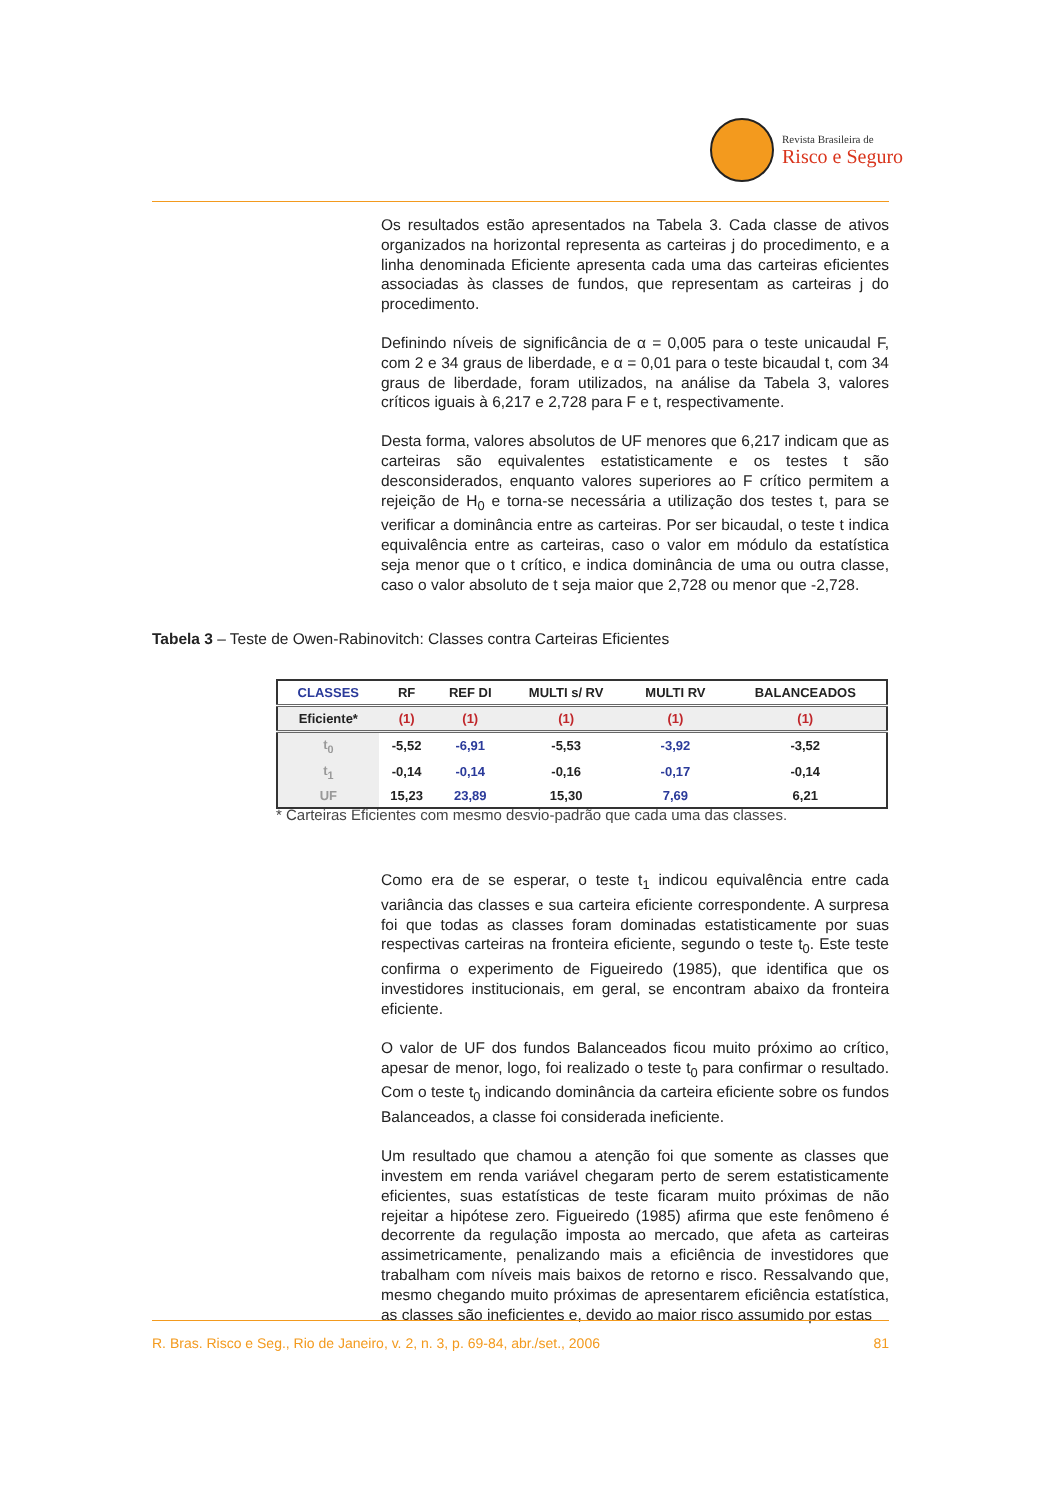Revista Brasileira de
Risco e Seguro
Os resultados estão apresentados na Tabela 3. Cada classe de ativos organizados na horizontal representa as carteiras j do procedimento, e a linha denominada Eficiente apresenta cada uma das carteiras eficientes associadas às classes de fundos, que representam as carteiras j do procedimento.
Definindo níveis de significância de α = 0,005 para o teste unicaudal F, com 2 e 34 graus de liberdade, e α = 0,01 para o teste bicaudal t, com 34 graus de liberdade, foram utilizados, na análise da Tabela 3, valores críticos iguais à 6,217 e 2,728 para F e t, respectivamente.
Desta forma, valores absolutos de UF menores que 6,217 indicam que as carteiras são equivalentes estatisticamente e os testes t são desconsiderados, enquanto valores superiores ao F crítico permitem a rejeição de H<sub>0</sub> e torna-se necessária a utilização dos testes t, para se verificar a dominância entre as carteiras. Por ser bicaudal, o teste t indica equivalência entre as carteiras, caso o valor em módulo da estatística seja menor que o t crítico, e indica dominância de uma ou outra classe, caso o valor absoluto de t seja maior que 2,728 ou menor que -2,728.
Tabela 3 – Teste de Owen-Rabinovitch: Classes contra Carteiras Eficientes
| CLASSES | RF | REF DI | MULTI s/ RV | MULTI RV | BALANCEADOS |
| --- | --- | --- | --- | --- | --- |
| Eficiente* | (1) | (1) | (1) | (1) | (1) |
| t<sub>0</sub> | -5,52 | -6,91 | -5,53 | -3,92 | -3,52 |
| t<sub>1</sub> | -0,14 | -0,14 | -0,16 | -0,17 | -0,14 |
| UF | 15,23 | 23,89 | 15,30 | 7,69 | 6,21 |
* Carteiras Eficientes com mesmo desvio-padrão que cada uma das classes.
Como era de se esperar, o teste t<sub>1</sub> indicou equivalência entre cada variância das classes e sua carteira eficiente correspondente. A surpresa foi que todas as classes foram dominadas estatisticamente por suas respectivas carteiras na fronteira eficiente, segundo o teste t<sub>0</sub>. Este teste confirma o experimento de Figueiredo (1985), que identifica que os investidores institucionais, em geral, se encontram abaixo da fronteira eficiente.
O valor de UF dos fundos Balanceados ficou muito próximo ao crítico, apesar de menor, logo, foi realizado o teste t<sub>0</sub> para confirmar o resultado. Com o teste t<sub>0</sub> indicando dominância da carteira eficiente sobre os fundos Balanceados, a classe foi considerada ineficiente.
Um resultado que chamou a atenção foi que somente as classes que investem em renda variável chegaram perto de serem estatisticamente eficientes, suas estatísticas de teste ficaram muito próximas de não rejeitar a hipótese zero. Figueiredo (1985) afirma que este fenômeno é decorrente da regulação imposta ao mercado, que afeta as carteiras assimetricamente, penalizando mais a eficiência de investidores que trabalham com níveis mais baixos de retorno e risco. Ressalvando que, mesmo chegando muito próximas de apresentarem eficiência estatística, as classes são ineficientes e, devido ao maior risco assumido por estas
R. Bras. Risco e Seg., Rio de Janeiro, v. 2, n. 3, p. 69-84, abr./set., 2006 81